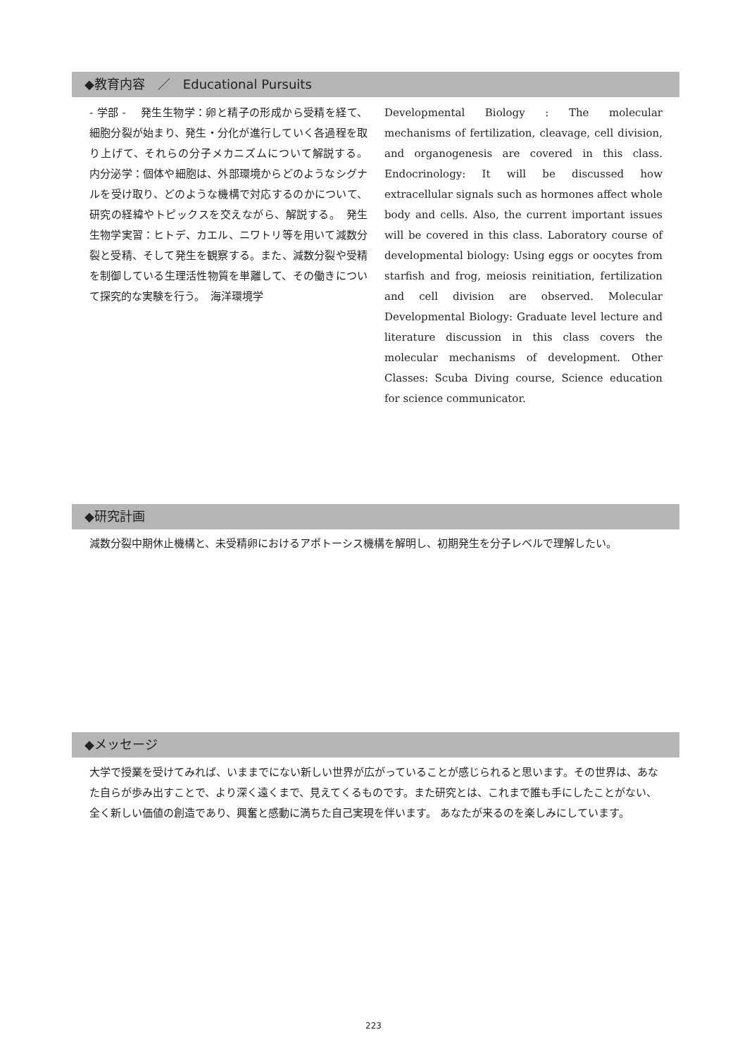◆教育内容　／　Educational Pursuits
- 学部 -　 発生生物学：卵と精子の形成から受精を経て、細胞分裂が始まり、発生・分化が進行していく各過程を取り上げて、それらの分子メカニズムについて解説する。　内分泌学：個体や細胞は、外部環境からどのようなシグナルを受け取り、どのような機構で対応するのかについて、研究の経緯やトピックスを交えながら、解説する。　発生生物学実習：ヒトデ、カエル、ニワトリ等を用いて減数分裂と受精、そして発生を観察する。また、減数分裂や受精を制御している生理活性物質を単離して、その働きについて探究的な実験を行う。　海洋環境学
Developmental Biology : The molecular mechanisms of fertilization, cleavage, cell division, and organogenesis are covered in this class. Endocrinology: It will be discussed how extracellular signals such as hormones affect whole body and cells. Also, the current important issues will be covered in this class. Laboratory course of developmental biology: Using eggs or oocytes from starfish and frog, meiosis reinitiation, fertilization and cell division are observed. Molecular Developmental Biology: Graduate level lecture and literature discussion in this class covers the molecular mechanisms of development. Other Classes: Scuba Diving course, Science education for science communicator.
◆研究計画
減数分裂中期休止機構と、未受精卵におけるアポトーシス機構を解明し、初期発生を分子レベルで理解したい。
◆メッセージ
大学で授業を受けてみれば、いままでにない新しい世界が広がっていることが感じられると思います。その世界は、あなた自らが歩み出すことで、より深く遠くまで、見えてくるものです。また研究とは、これまで誰も手にしたことがない、全く新しい価値の創造であり、興奮と感動に満ちた自己実現を伴います。 あなたが来るのを楽しみにしています。
223